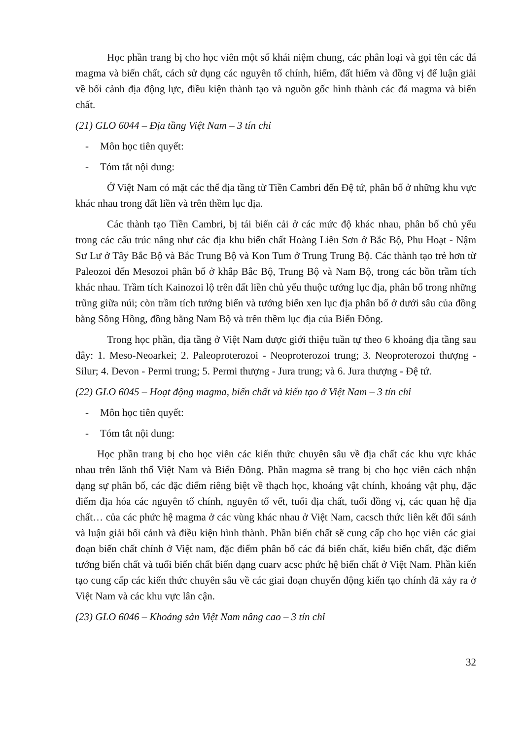Học phần trang bị cho học viên một số khái niệm chung, các phân loại và gọi tên các đá magma và biến chất, cách sử dụng các nguyên tố chính, hiếm, đất hiếm và đồng vị để luận giải về bối cảnh địa động lực, điều kiện thành tạo và nguồn gốc hình thành các đá magma và biến chất.
(21) GLO 6044 – Địa tầng Việt Nam – 3 tín chỉ
- Môn học tiên quyết:
- Tóm tắt nội dung:
Ở Việt Nam có mặt các thể địa tầng từ Tiền Cambri đến Đệ tứ, phân bố ở những khu vực khác nhau trong đất liền và trên thềm lục địa.
Các thành tạo Tiền Cambri, bị tái biến cải ở các mức độ khác nhau, phân bố chủ yếu trong các cấu trúc nâng như các địa khu biến chất Hoàng Liên Sơn ở Bắc Bộ, Phu Hoạt - Nậm Sư Lư ở Tây Bắc Bộ và Bắc Trung Bộ và Kon Tum ở Trung Trung Bộ. Các thành tạo trẻ hơn từ Paleozoi đến Mesozoi phân bố ở khắp Bắc Bộ, Trung Bộ và Nam Bộ, trong các bồn trầm tích khác nhau. Trầm tích Kainozoi lộ trên đất liền chủ yếu thuộc tướng lục địa, phân bố trong những trũng giữa núi; còn trầm tích tướng biển và tướng biển xen lục địa phân bố ở dưới sâu của đồng bằng Sông Hồng, đồng bằng Nam Bộ và trên thềm lục địa của Biển Đông.
Trong học phần, địa tầng ở Việt Nam được giới thiệu tuần tự theo 6 khoảng địa tầng sau đây: 1. Meso-Neoarkei; 2. Paleoproterozoi - Neoproterozoi trung; 3. Neoproterozoi thượng - Silur; 4. Devon - Permi trung; 5. Permi thượng - Jura trung; và 6. Jura thượng - Đệ tứ.
(22) GLO 6045 – Hoạt động magma, biến chất và kiến tạo ở Việt Nam – 3 tín chỉ
- Môn học tiên quyết:
- Tóm tắt nội dung:
Học phần trang bị cho học viên các kiến thức chuyên sâu về địa chất các khu vực khác nhau trên lãnh thổ Việt Nam và Biển Đông. Phần magma sẽ trang bị cho học viên cách nhận dạng sự phân bố, các đặc điểm riêng biệt về thạch học, khoáng vật chính, khoáng vật phụ, đặc điểm địa hóa các nguyên tố chính, nguyên tố vết, tuổi địa chất, tuổi đồng vị, các quan hệ địa chất… của các phức hệ magma ở các vùng khác nhau ở Việt Nam, cacsch thức liên kết đối sánh và luận giải bối cảnh và điều kiện hình thành. Phần biến chất sẽ cung cấp cho học viên các giai đoạn biến chất chính ở Việt nam, đặc điểm phân bố các đá biến chất, kiểu biến chất, đặc điểm tướng biến chất và tuổi biến chất biến dạng cuarv acsc phức hệ biến chất ở Việt Nam. Phần kiến tạo cung cấp các kiến thức chuyên sâu về các giai đoạn chuyển động kiến tạo chính đã xảy ra ở Việt Nam và các khu vực lân cận.
(23) GLO 6046 – Khoáng sản Việt Nam nâng cao – 3 tín chỉ
32